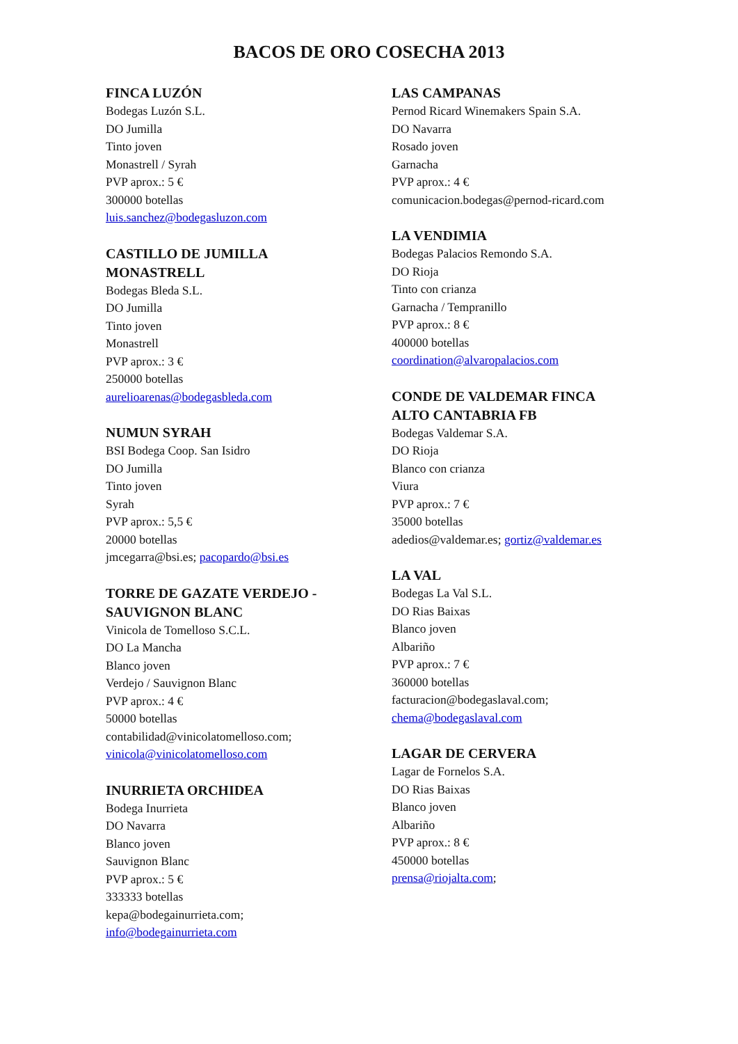BACOS DE ORO COSECHA 2013
FINCA LUZÓN
Bodegas Luzón S.L.
DO Jumilla
Tinto joven
Monastrell / Syrah
PVP aprox.: 5 €
300000 botellas
luis.sanchez@bodegasluzon.com
CASTILLO DE JUMILLA
MONASTRELL
Bodegas Bleda S.L.
DO Jumilla
Tinto joven
Monastrell
PVP aprox.: 3 €
250000 botellas
aurelioarenas@bodegasbleda.com
NUMUN SYRAH
BSI Bodega Coop. San Isidro
DO Jumilla
Tinto joven
Syrah
PVP aprox.: 5,5 €
20000 botellas
jmcegarra@bsi.es; pacopardo@bsi.es
TORRE DE GAZATE VERDEJO -
SAUVIGNON BLANC
Vinicola de Tomelloso S.C.L.
DO La Mancha
Blanco joven
Verdejo / Sauvignon Blanc
PVP aprox.: 4 €
50000 botellas
contabilidad@vinicolatomelloso.com;
vinicola@vinicolatomelloso.com
INURRIETA ORCHIDEA
Bodega Inurrieta
DO Navarra
Blanco joven
Sauvignon Blanc
PVP aprox.: 5 €
333333 botellas
kepa@bodegainurrieta.com;
info@bodegainurrieta.com
LAS CAMPANAS
Pernod Ricard Winemakers Spain S.A.
DO Navarra
Rosado joven
Garnacha
PVP aprox.: 4 €
comunicacion.bodegas@pernod-ricard.com
LA VENDIMIA
Bodegas Palacios Remondo S.A.
DO Rioja
Tinto con crianza
Garnacha / Tempranillo
PVP aprox.: 8 €
400000 botellas
coordination@alvaropalacios.com
CONDE DE VALDEMAR FINCA
ALTO CANTABRIA FB
Bodegas Valdemar S.A.
DO Rioja
Blanco con crianza
Viura
PVP aprox.: 7 €
35000 botellas
adedios@valdemar.es; gortiz@valdemar.es
LA VAL
Bodegas La Val S.L.
DO Rias Baixas
Blanco joven
Albariño
PVP aprox.: 7 €
360000 botellas
facturacion@bodegaslaval.com;
chema@bodegaslaval.com
LAGAR DE CERVERA
Lagar de Fornelos S.A.
DO Rias Baixas
Blanco joven
Albariño
PVP aprox.: 8 €
450000 botellas
prensa@riojalta.com;